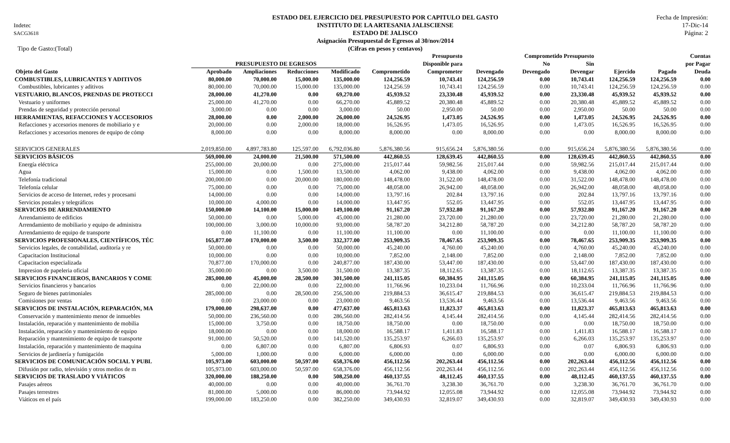Indetec
SACG3618
ESTADO DEL EJERCICIO DEL PRESUPUESTO POR CAPITULO DEL GASTO
INSTITUTO DE LA ARTESANIA JALISCIENSE
ESTADO DE JALISCO
Asignación Presupuestal de Egresos al 30/nov/2014
(Cifras en pesos y centavos)
Fecha de Impresión:
17-Dic-14
Página: 2
Tipo de Gasto:(Total)
| | | | | | | Presupuesto | | Comprometido Presupuesto | | | | Cuentas |
| --- | --- | --- | --- | --- | --- | --- | --- | --- | --- | --- | --- | --- |
| | PRESUPUESTO DE EGRESOS | | | | | Disponible para | | No | Sin | | | por Pagar |
| Objeto del Gasto | Aprobado | Ampliaciones | Reducciones | Modificado | Comprometido | Comprometer | Devengado | Devengado | Devengar | Ejercido | Pagado | Deuda |
| COMBUSTIBLES, LUBRICANTES Y ADITIVOS | 80,000.00 | 70,000.00 | 15,000.00 | 135,000.00 | 124,256.59 | 10,743.41 | 124,256.59 | 0.00 | 10,743.41 | 124,256.59 | 124,256.59 | 0.00 |
| Combustibles, lubricantes y aditivos | 80,000.00 | 70,000.00 | 15,000.00 | 135,000.00 | 124,256.59 | 10,743.41 | 124,256.59 | 0.00 | 10,743.41 | 124,256.59 | 124,256.59 | 0.00 |
| VESTUARIO, BLANCOS, PRENDAS DE PROTECCI | 28,000.00 | 41,270.00 | 0.00 | 69,270.00 | 45,939.52 | 23,330.48 | 45,939.52 | 0.00 | 23,330.48 | 45,939.52 | 45,939.52 | 0.00 |
| Vestuario y uniformes | 25,000.00 | 41,270.00 | 0.00 | 66,270.00 | 45,889.52 | 20,380.48 | 45,889.52 | 0.00 | 20,380.48 | 45,889.52 | 45,889.52 | 0.00 |
| Prendas de seguridad y protección personal | 3,000.00 | 0.00 | 0.00 | 3,000.00 | 50.00 | 2,950.00 | 50.00 | 0.00 | 2,950.00 | 50.00 | 50.00 | 0.00 |
| HERRAMIENTAS, REFACCIONES Y ACCESORIOS | 28,000.00 | 0.00 | 2,000.00 | 26,000.00 | 24,526.95 | 1,473.05 | 24,526.95 | 0.00 | 1,473.05 | 24,526.95 | 24,526.95 | 0.00 |
| Refacciones y accesorios menores de mobiliario y e | 20,000.00 | 0.00 | 2,000.00 | 18,000.00 | 16,526.95 | 1,473.05 | 16,526.95 | 0.00 | 1,473.05 | 16,526.95 | 16,526.95 | 0.00 |
| Refacciones y accesorios menores de equipo de cómp | 8,000.00 | 0.00 | 0.00 | 8,000.00 | 8,000.00 | 0.00 | 8,000.00 | 0.00 | 0.00 | 8,000.00 | 8,000.00 | 0.00 |
| SERVICIOS GENERALES | 2,019,850.00 | 4,897,783.80 | 125,597.00 | 6,792,036.80 | 5,876,380.56 | 915,656.24 | 5,876,380.56 | 0.00 | 915,656.24 | 5,876,380.56 | 5,876,380.56 | 0.00 |
| SERVICIOS BÁSICOS | 569,000.00 | 24,000.00 | 21,500.00 | 571,500.00 | 442,860.55 | 128,639.45 | 442,860.55 | 0.00 | 128,639.45 | 442,860.55 | 442,860.55 | 0.00 |
| Energía eléctrica | 255,000.00 | 20,000.00 | 0.00 | 275,000.00 | 215,017.44 | 59,982.56 | 215,017.44 | 0.00 | 59,982.56 | 215,017.44 | 215,017.44 | 0.00 |
| Agua | 15,000.00 | 0.00 | 1,500.00 | 13,500.00 | 4,062.00 | 9,438.00 | 4,062.00 | 0.00 | 9,438.00 | 4,062.00 | 4,062.00 | 0.00 |
| Telefonía tradicional | 200,000.00 | 0.00 | 20,000.00 | 180,000.00 | 148,478.00 | 31,522.00 | 148,478.00 | 0.00 | 31,522.00 | 148,478.00 | 148,478.00 | 0.00 |
| Telefonía celular | 75,000.00 | 0.00 | 0.00 | 75,000.00 | 48,058.00 | 26,942.00 | 48,058.00 | 0.00 | 26,942.00 | 48,058.00 | 48,058.00 | 0.00 |
| Servicios de acceso de Internet, redes y procesami | 14,000.00 | 0.00 | 0.00 | 14,000.00 | 13,797.16 | 202.84 | 13,797.16 | 0.00 | 202.84 | 13,797.16 | 13,797.16 | 0.00 |
| Servicios postales y telegráficos | 10,000.00 | 4,000.00 | 0.00 | 14,000.00 | 13,447.95 | 552.05 | 13,447.95 | 0.00 | 552.05 | 13,447.95 | 13,447.95 | 0.00 |
| SERVICIOS DE ARRENDAMIENTO | 150,000.00 | 14,100.00 | 15,000.00 | 149,100.00 | 91,167.20 | 57,932.80 | 91,167.20 | 0.00 | 57,932.80 | 91,167.20 | 91,167.20 | 0.00 |
| Arrendamiento de edificios | 50,000.00 | 0.00 | 5,000.00 | 45,000.00 | 21,280.00 | 23,720.00 | 21,280.00 | 0.00 | 23,720.00 | 21,280.00 | 21,280.00 | 0.00 |
| Arrendamiento de mobiliario y equipo de administra | 100,000.00 | 3,000.00 | 10,000.00 | 93,000.00 | 58,787.20 | 34,212.80 | 58,787.20 | 0.00 | 34,212.80 | 58,787.20 | 58,787.20 | 0.00 |
| Arrendamiento de equipo de transporte | 0.00 | 11,100.00 | 0.00 | 11,100.00 | 11,100.00 | 0.00 | 11,100.00 | 0.00 | 0.00 | 11,100.00 | 11,100.00 | 0.00 |
| SERVICIOS PROFESIONALES, CIENTÍFICOS, TÉC | 165,877.00 | 170,000.00 | 3,500.00 | 332,377.00 | 253,909.35 | 78,467.65 | 253,909.35 | 0.00 | 78,467.65 | 253,909.35 | 253,909.35 | 0.00 |
| Servicios legales, de contabilidad, auditoría y re | 50,000.00 | 0.00 | 0.00 | 50,000.00 | 45,240.00 | 4,760.00 | 45,240.00 | 0.00 | 4,760.00 | 45,240.00 | 45,240.00 | 0.00 |
| Capacitacion Institucional | 10,000.00 | 0.00 | 0.00 | 10,000.00 | 7,852.00 | 2,148.00 | 7,852.00 | 0.00 | 2,148.00 | 7,852.00 | 7,852.00 | 0.00 |
| Capacitacion especializada | 70,877.00 | 170,000.00 | 0.00 | 240,877.00 | 187,430.00 | 53,447.00 | 187,430.00 | 0.00 | 53,447.00 | 187,430.00 | 187,430.00 | 0.00 |
| Impresion de papeleria oficial | 35,000.00 | 0.00 | 3,500.00 | 31,500.00 | 13,387.35 | 18,112.65 | 13,387.35 | 0.00 | 18,112.65 | 13,387.35 | 13,387.35 | 0.00 |
| SERVICIOS FINANCIEROS, BANCARIOS Y COME | 285,000.00 | 45,000.00 | 28,500.00 | 301,500.00 | 241,115.05 | 60,384.95 | 241,115.05 | 0.00 | 60,384.95 | 241,115.05 | 241,115.05 | 0.00 |
| Servicios financieros y bancarios | 0.00 | 22,000.00 | 0.00 | 22,000.00 | 11,766.96 | 10,233.04 | 11,766.96 | 0.00 | 10,233.04 | 11,766.96 | 11,766.96 | 0.00 |
| Seguro de bienes patrimoniales | 285,000.00 | 0.00 | 28,500.00 | 256,500.00 | 219,884.53 | 36,615.47 | 219,884.53 | 0.00 | 36,615.47 | 219,884.53 | 219,884.53 | 0.00 |
| Comisiones por ventas | 0.00 | 23,000.00 | 0.00 | 23,000.00 | 9,463.56 | 13,536.44 | 9,463.56 | 0.00 | 13,536.44 | 9,463.56 | 9,463.56 | 0.00 |
| SERVICIOS DE INSTALACIÓN, REPARACIÓN, MA | 179,000.00 | 298,637.00 | 0.00 | 477,637.00 | 465,813.63 | 11,823.37 | 465,813.63 | 0.00 | 11,823.37 | 465,813.63 | 465,813.63 | 0.00 |
| Conservación y mantenimiento menor de inmuebles | 50,000.00 | 236,560.00 | 0.00 | 286,560.00 | 282,414.56 | 4,145.44 | 282,414.56 | 0.00 | 4,145.44 | 282,414.56 | 282,414.56 | 0.00 |
| Instalación, reparación y mantenimiento de mobilia | 15,000.00 | 3,750.00 | 0.00 | 18,750.00 | 18,750.00 | 0.00 | 18,750.00 | 0.00 | 0.00 | 18,750.00 | 18,750.00 | 0.00 |
| Instalación, reparación y mantenimiento de equipo | 18,000.00 | 0.00 | 0.00 | 18,000.00 | 16,588.17 | 1,411.83 | 16,588.17 | 0.00 | 1,411.83 | 16,588.17 | 16,588.17 | 0.00 |
| Reparación y mantenimiento de equipo de transporte | 91,000.00 | 50,520.00 | 0.00 | 141,520.00 | 135,253.97 | 6,266.03 | 135,253.97 | 0.00 | 6,266.03 | 135,253.97 | 135,253.97 | 0.00 |
| Instalación, reparación y mantenimiento de maquina | 0.00 | 6,807.00 | 0.00 | 6,807.00 | 6,806.93 | 0.07 | 6,806.93 | 0.00 | 0.07 | 6,806.93 | 6,806.93 | 0.00 |
| Servicios de jardinería y fumigación | 5,000.00 | 1,000.00 | 0.00 | 6,000.00 | 6,000.00 | 0.00 | 6,000.00 | 0.00 | 0.00 | 6,000.00 | 6,000.00 | 0.00 |
| SERVICIOS DE COMUNICACIÓN SOCIAL Y PUBL | 105,973.00 | 603,000.00 | 50,597.00 | 658,376.00 | 456,112.56 | 202,263.44 | 456,112.56 | 0.00 | 202,263.44 | 456,112.56 | 456,112.56 | 0.00 |
| Difusión por radio, televisión y otros medios de m | 105,973.00 | 603,000.00 | 50,597.00 | 658,376.00 | 456,112.56 | 202,263.44 | 456,112.56 | 0.00 | 202,263.44 | 456,112.56 | 456,112.56 | 0.00 |
| SERVICIOS DE TRASLADO Y VIÁTICOS | 320,000.00 | 188,250.00 | 0.00 | 508,250.00 | 460,137.55 | 48,112.45 | 460,137.55 | 0.00 | 48,112.45 | 460,137.55 | 460,137.55 | 0.00 |
| Pasajes aéreos | 40,000.00 | 0.00 | 0.00 | 40,000.00 | 36,761.70 | 3,238.30 | 36,761.70 | 0.00 | 3,238.30 | 36,761.70 | 36,761.70 | 0.00 |
| Pasajes terrestres | 81,000.00 | 5,000.00 | 0.00 | 86,000.00 | 73,944.92 | 12,055.08 | 73,944.92 | 0.00 | 12,055.08 | 73,944.92 | 73,944.92 | 0.00 |
| Viáticos en el país | 199,000.00 | 183,250.00 | 0.00 | 382,250.00 | 349,430.93 | 32,819.07 | 349,430.93 | 0.00 | 32,819.07 | 349,430.93 | 349,430.93 | 0.00 |